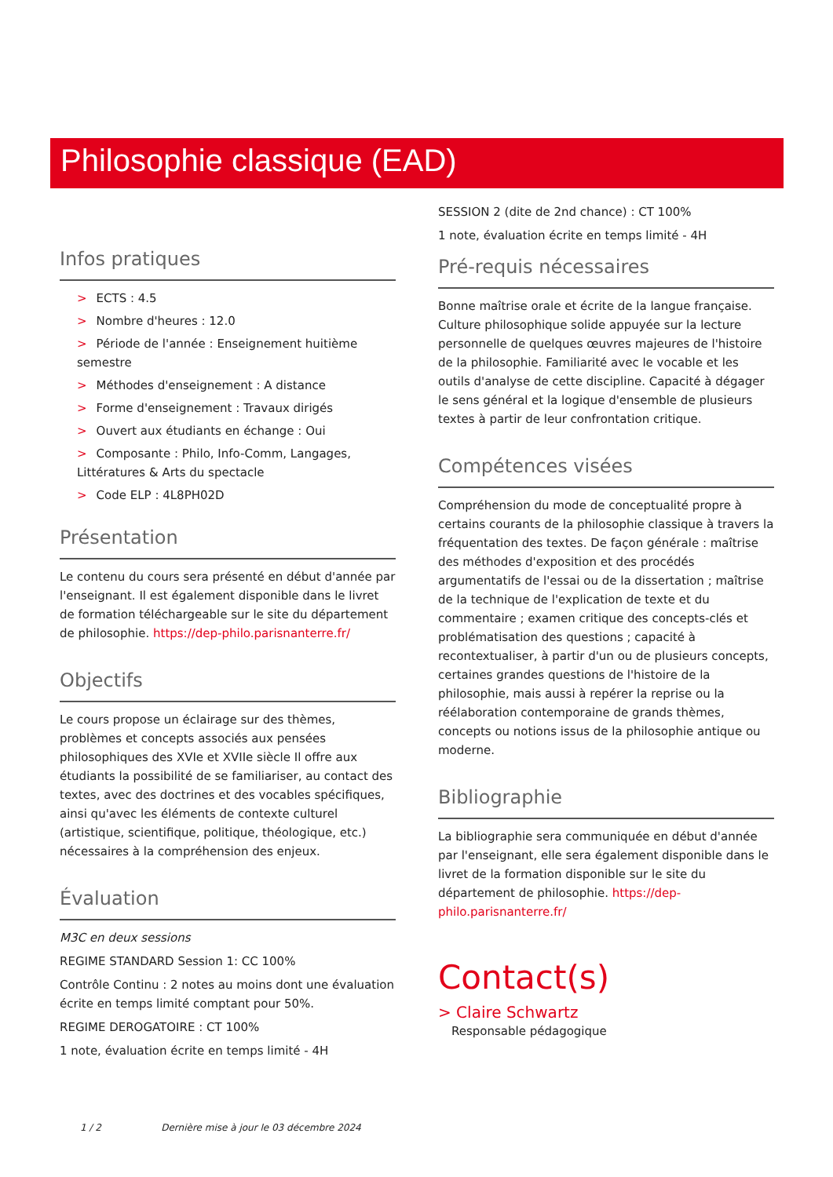Philosophie classique (EAD)
Infos pratiques
> ECTS : 4.5
> Nombre d'heures : 12.0
> Période de l'année : Enseignement huitième semestre
> Méthodes d'enseignement : A distance
> Forme d'enseignement : Travaux dirigés
> Ouvert aux étudiants en échange : Oui
> Composante : Philo, Info-Comm, Langages, Littératures & Arts du spectacle
> Code ELP : 4L8PH02D
Présentation
Le contenu du cours sera présenté en début d'année par l'enseignant. Il est également disponible dans le livret de formation téléchargeable sur le site du département de philosophie. https://dep-philo.parisnanterre.fr/
Objectifs
Le cours propose un éclairage sur des thèmes, problèmes et concepts associés aux pensées philosophiques des XVIe et XVIIe siècle Il offre aux étudiants la possibilité de se familiariser, au contact des textes, avec des doctrines et des vocables spécifiques, ainsi qu'avec les éléments de contexte culturel (artistique, scientifique, politique, théologique, etc.) nécessaires à la compréhension des enjeux.
Évaluation
M3C en deux sessions
REGIME STANDARD Session 1: CC 100%
Contrôle Continu : 2 notes au moins dont une évaluation écrite en temps limité comptant pour 50%.
REGIME DEROGATOIRE : CT 100%
1 note, évaluation écrite en temps limité - 4H
SESSION 2 (dite de 2nd chance) : CT 100%
1 note, évaluation écrite en temps limité - 4H
Pré-requis nécessaires
Bonne maîtrise orale et écrite de la langue française. Culture philosophique solide appuyée sur la lecture personnelle de quelques œuvres majeures de l'histoire de la philosophie. Familiarité avec le vocable et les outils d'analyse de cette discipline. Capacité à dégager le sens général et la logique d'ensemble de plusieurs textes à partir de leur confrontation critique.
Compétences visées
Compréhension du mode de conceptualité propre à certains courants de la philosophie classique à travers la fréquentation des textes. De façon générale : maîtrise des méthodes d'exposition et des procédés argumentatifs de l'essai ou de la dissertation ; maîtrise de la technique de l'explication de texte et du commentaire ; examen critique des concepts-clés et problématisation des questions ; capacité à recontextualiser, à partir d'un ou de plusieurs concepts, certaines grandes questions de l'histoire de la philosophie, mais aussi à repérer la reprise ou la réélaboration contemporaine de grands thèmes, concepts ou notions issus de la philosophie antique ou moderne.
Bibliographie
La bibliographie sera communiquée en début d'année par l'enseignant, elle sera également disponible dans le livret de la formation disponible sur le site du département de philosophie. https://dep-philo.parisnanterre.fr/
Contact(s)
> Claire Schwartz
Responsable pédagogique
1 / 2 Dernière mise à jour le 03 décembre 2024